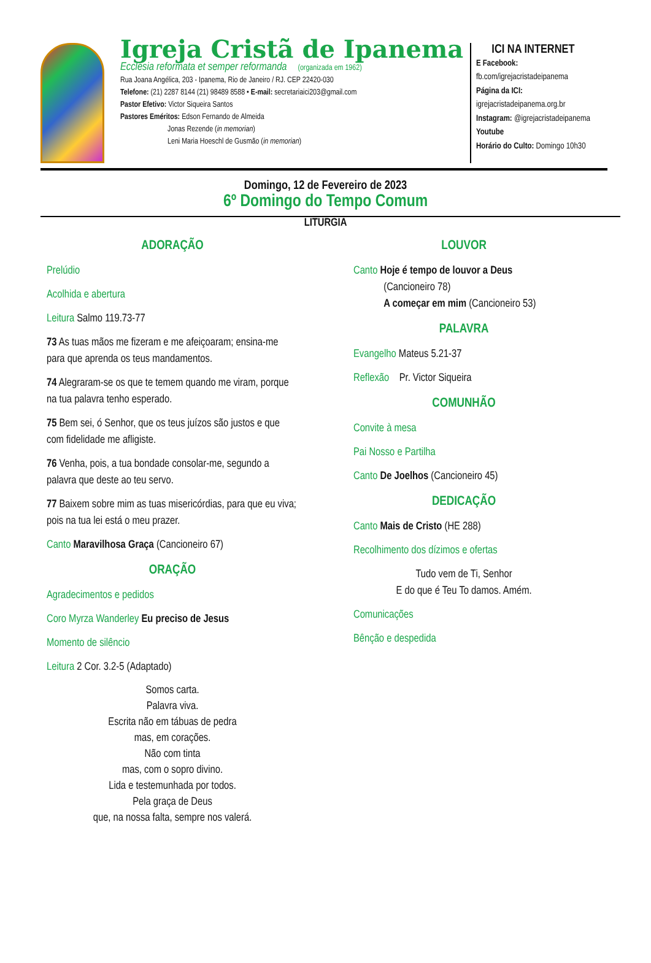Igreja Cristã de Ipanema
Ecclesia reformata et semper reformanda (organizada em 1962)
Rua Joana Angélica, 203 - Ipanema, Rio de Janeiro / RJ. CEP 22420-030
Telefone: (21) 2287 8144 (21) 98489 8588 • E-mail: secretariaici203@gmail.com
Pastor Efetivo: Victor Siqueira Santos
Pastores Eméritos: Edson Fernando de Almeida
Jonas Rezende (in memorian)
Leni Maria Hoeschl de Gusmão (in memorian)
ICI NA INTERNET
E Facebook:
fb.com/igrejacristadeipanema
Página da ICI:
igrejacristadeipanema.org.br
Instagram: @igrejacristadeipanema
Youtube
Horário do Culto: Domingo 10h30
Domingo, 12 de Fevereiro de 2023
6º Domingo do Tempo Comum
LITURGIA
ADORAÇÃO
Prelúdio
Acolhida e abertura
Leitura Salmo 119.73-77
73 As tuas mãos me fizeram e me afeiçoaram; ensina-me para que aprenda os teus mandamentos.
74 Alegraram-se os que te temem quando me viram, porque na tua palavra tenho esperado.
75 Bem sei, ó Senhor, que os teus juízos são justos e que com fidelidade me afligiste.
76 Venha, pois, a tua bondade consolar-me, segundo a palavra que deste ao teu servo.
77 Baixem sobre mim as tuas misericórdias, para que eu viva; pois na tua lei está o meu prazer.
Canto Maravilhosa Graça (Cancioneiro 67)
ORAÇÃO
Agradecimentos e pedidos
Coro Myrza Wanderley Eu preciso de Jesus
Momento de silêncio
Leitura 2 Cor. 3.2-5 (Adaptado)
Somos carta.
Palavra viva.
Escrita não em tábuas de pedra
mas, em corações.
Não com tinta
mas, com o sopro divino.
Lida e testemunhada por todos.
Pela graça de Deus
que, na nossa falta, sempre nos valerá.
LOUVOR
Canto Hoje é tempo de louvor a Deus
(Cancioneiro 78)
A começar em mim (Cancioneiro 53)
PALAVRA
Evangelho Mateus 5.21-37
Reflexão Pr. Victor Siqueira
COMUNHÃO
Convite à mesa
Pai Nosso e Partilha
Canto De Joelhos (Cancioneiro 45)
DEDICAÇÃO
Canto Mais de Cristo (HE 288)
Recolhimento dos dízimos e ofertas
Tudo vem de Ti, Senhor
E do que é Teu To damos. Amém.
Comunicações
Bênção e despedida